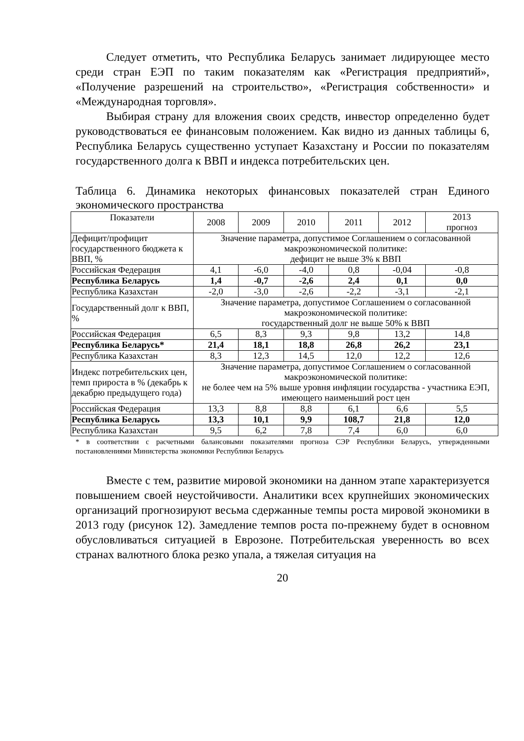Следует отметить, что Республика Беларусь занимает лидирующее место среди стран ЕЭП по таким показателям как «Регистрация предприятий», «Получение разрешений на строительство», «Регистрация собственности» и «Международная торговля».
Выбирая страну для вложения своих средств, инвестор определенно будет руководствоваться ее финансовым положением. Как видно из данных таблицы 6, Республика Беларусь существенно уступает Казахстану и России по показателям государственного долга к ВВП и индекса потребительских цен.
Таблица 6. Динамика некоторых финансовых показателей стран Единого экономического пространства
| Показатели | 2008 | 2009 | 2010 | 2011 | 2012 | 2013 прогноз |
| Дефицит/профицит государственного бюджета к ВВП, % | Значение параметра, допустимое Соглашением о согласованной макроэкономической политике: дефицит не выше 3% к ВВП | | | | | |
| Российская Федерация | 4,1 | -6,0 | -4,0 | 0,8 | -0,04 | -0,8 |
| Республика Беларусь | 1,4 | -0,7 | -2,6 | 2,4 | 0,1 | 0,0 |
| Республика Казахстан | -2,0 | -3,0 | -2,6 | -2,2 | -3,1 | -2,1 |
| Государственный долг к ВВП, % | Значение параметра, допустимое Соглашением о согласованной макроэкономической политике: государственный долг не выше 50% к ВВП | | | | | |
| Российская Федерация | 6,5 | 8,3 | 9,3 | 9,8 | 13,2 | 14,8 |
| Республика Беларусь* | 21,4 | 18,1 | 18,8 | 26,8 | 26,2 | 23,1 |
| Республика Казахстан | 8,3 | 12,3 | 14,5 | 12,0 | 12,2 | 12,6 |
| Индекс потребительских цен, темп прироста в % (декабрь к декабрю предыдущего года) | Значение параметра, допустимое Соглашением о согласованной макроэкономической политике: не более чем на 5% выше уровня инфляции государства - участника ЕЭП, имеющего наименьший рост цен | | | | | |
| Российская Федерация | 13,3 | 8,8 | 8,8 | 6,1 | 6,6 | 5,5 |
| Республика Беларусь | 13,3 | 10,1 | 9,9 | 108,7 | 21,8 | 12,0 |
| Республика Казахстан | 9,5 | 6,2 | 7,8 | 7,4 | 6,0 | 6,0 |
* в соответствии с расчетными балансовыми показателями прогноза СЭР Республики Беларусь, утвержденными постановлениями Министерства экономики Республики Беларусь
Вместе с тем, развитие мировой экономики на данном этапе характеризуется повышением своей неустойчивости. Аналитики всех крупнейших экономических организаций прогнозируют весьма сдержанные темпы роста мировой экономики в 2013 году (рисунок 12). Замедление темпов роста по-прежнему будет в основном обусловливаться ситуацией в Еврозоне. Потребительская уверенность во всех странах валютного блока резко упала, а тяжелая ситуация на
20